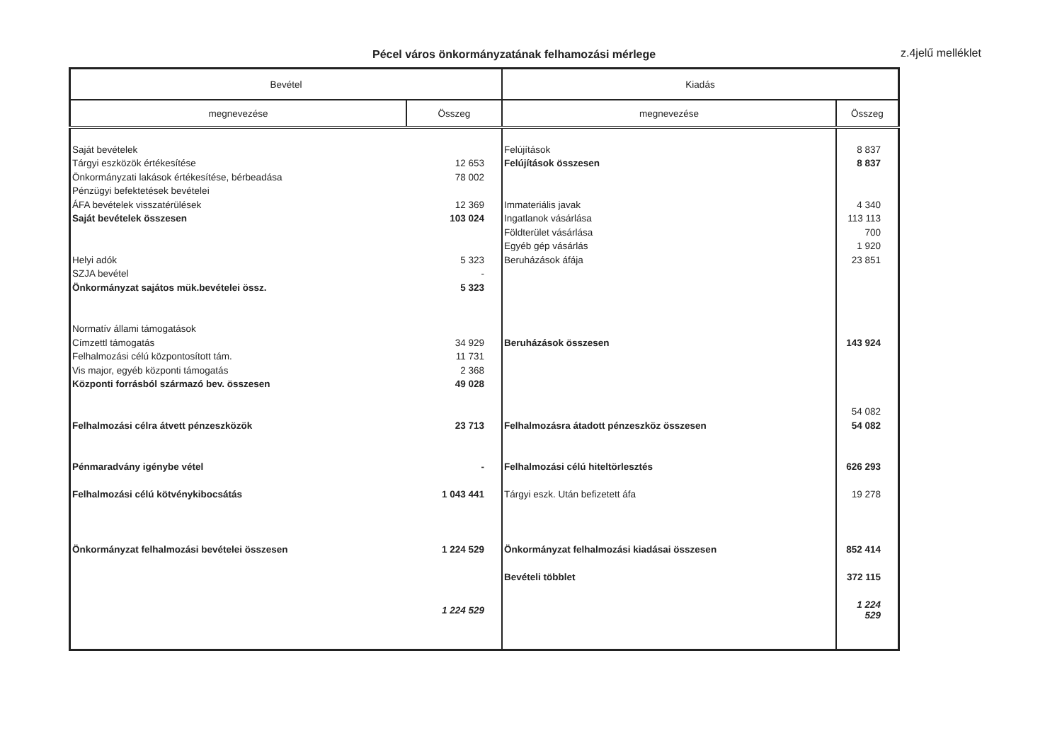Pécel város önkormányzatának felhamozási mérlege
z.4jelű melléklet
| Bevétel | | Kiadás | |
| --- | --- | --- | --- |
| megnevezése | Összeg | megnevezése | Összeg |
| Saját bevételek | | Felújítások | 8 837 |
| Tárgyi eszközök értékesítése | 12 653 | Felújítások összesen | 8 837 |
| Önkormányzati lakások értékesítése, bérbeadása | 78 002 | | |
| Pénzügyi befektetések bevételei | | | |
| ÁFA bevételek visszatérülések | 12 369 | Immateriális javak | 4 340 |
| Saját bevételek összesen | 103 024 | Ingatlanok vásárlása | 113 113 |
| | | Földterület vásárlása | 700 |
| | | Egyéb gép vásárlás | 1 920 |
| Helyi adók | 5 323 | Beruházások áfája | 23 851 |
| SZJA bevétel | - | | |
| Önkormányzat sajátos mük.bevételei össz. | 5 323 | | |
| Normatív állami támogatások | | | |
| Címzettl támogatás | 34 929 | Beruházások összesen | 143 924 |
| Felhalmozási célú központosított tám. | 11 731 | | |
| Vis major, egyéb központi támogatás | 2 368 | | |
| Központi forrásból származó bev. összesen | 49 028 | | |
| | | | 54 082 |
| Felhalmozási célra átvett pénzeszközök | 23 713 | Felhalmozásra átadott pénzeszköz összesen | 54 082 |
| Pénmaradvány igénybe vétel | - | Felhalmozási célú hiteltörlesztés | 626 293 |
| Felhalmozási célú kötvénykibocsátás | 1 043 441 | Tárgyi eszk. Után befizetett áfa | 19 278 |
| Önkormányzat felhalmozási bevételei összesen | 1 224 529 | Önkormányzat felhalmozási kiadásai összesen | 852 414 |
| | | Bevételi többlet | 372 115 |
| | 1 224 529 | | 1 224 529 |